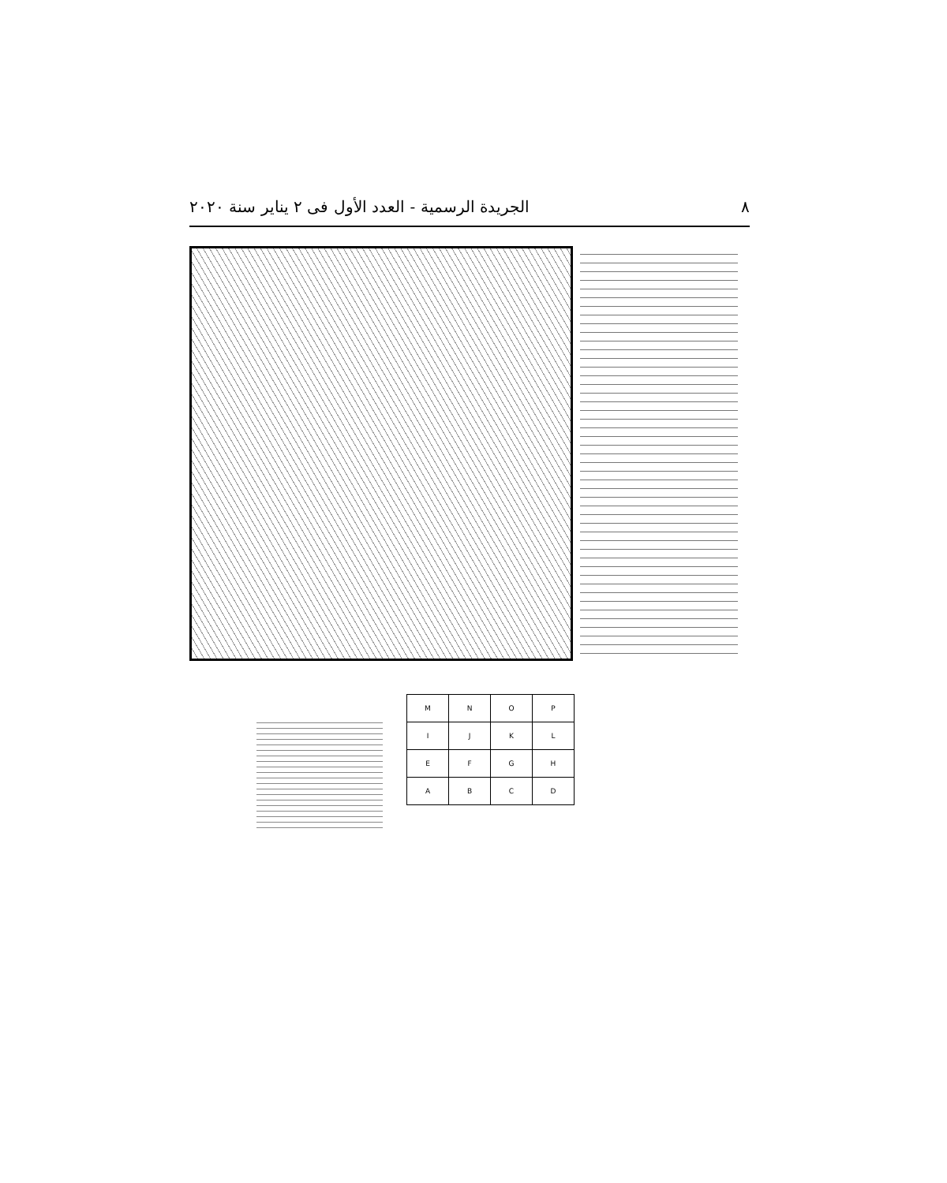٨ الجريدة الرسمية - العدد الأول فى ٢ يناير سنة ٢٠٢٠
| M | N | O | P |
| I | J | K | L |
| E | F | G | H |
| A | B | C | D |